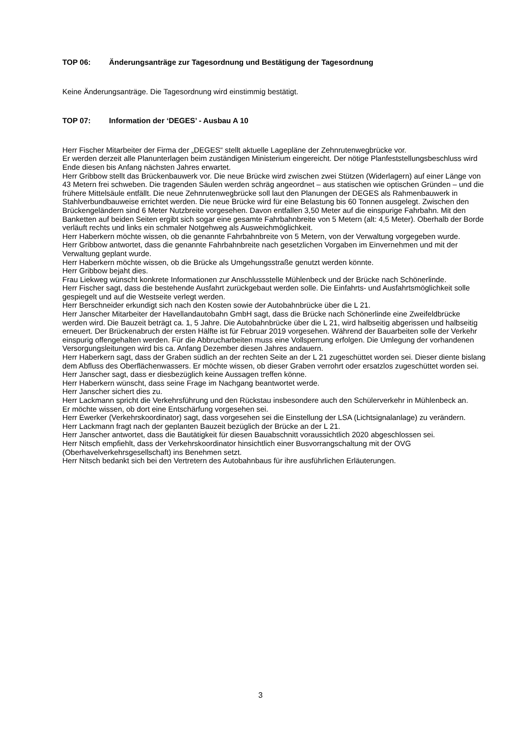TOP 06: Änderungsanträge zur Tagesordnung und Bestätigung der Tagesordnung
Keine Änderungsanträge. Die Tagesordnung wird einstimmig bestätigt.
TOP 07: Information der ‘DEGES’ - Ausbau A 10
Herr Fischer Mitarbeiter der Firma der „DEGES“ stellt aktuelle Lagepläne der Zehnrutenwegbrücke vor.
Er werden derzeit alle Planunterlagen beim zuständigen Ministerium eingereicht. Der nötige Planfeststellungsbeschluss wird Ende diesen bis Anfang nächsten Jahres erwartet.
Herr Gribbow stellt das Brückenbauwerk vor. Die neue Brücke wird zwischen zwei Stützen (Widerlagern) auf einer Länge von 43 Metern frei schweben. Die tragenden Säulen werden schräg angeordnet – aus statischen wie optischen Gründen – und die frühere Mittelsäule entfällt. Die neue Zehnrutenwegbrücke soll laut den Planungen der DEGES als Rahmenbauwerk in Stahlverbundbauweise errichtet werden. Die neue Brücke wird für eine Belastung bis 60 Tonnen ausgelegt. Zwischen den Brückengeländern sind 6 Meter Nutzbreite vorgesehen. Davon entfallen 3,50 Meter auf die einspurige Fahrbahn. Mit den Banketten auf beiden Seiten ergibt sich sogar eine gesamte Fahrbahnbreite von 5 Metern (alt: 4,5 Meter). Oberhalb der Borde verläuft rechts und links ein schmaler Notgehweg als Ausweichmöglichkeit.
Herr Haberkern möchte wissen, ob die genannte Fahrbahnbreite von 5 Metern, von der Verwaltung vorgegeben wurde.
Herr Gribbow antwortet, dass die genannte Fahrbahnbreite nach gesetzlichen Vorgaben im Einvernehmen und mit der Verwaltung geplant wurde.
Herr Haberkern möchte wissen, ob die Brücke als Umgehungsstraße genutzt werden könnte.
Herr Gribbow bejaht dies.
Frau Liekweg wünscht konkrete Informationen zur Anschlussstelle Mühlenbeck und der Brücke nach Schönerlinde.
Herr Fischer sagt, dass die bestehende Ausfahrt zurückgebaut werden solle. Die Einfahrts- und Ausfahrtsmöglichkeit solle gespiegelt und auf die Westseite verlegt werden.
Herr Berschneider erkundigt sich nach den Kosten sowie der Autobahnbrücke über die L 21.
Herr Janscher Mitarbeiter der Havellandautobahn GmbH sagt, dass die Brücke nach Schönerlinde eine Zweifeldbrücke werden wird. Die Bauzeit beträgt ca. 1, 5 Jahre. Die Autobahnbrücke über die L 21, wird halbseitig abgerissen und halbseitig erneuert. Der Brückenabruch der ersten Hälfte ist für Februar 2019 vorgesehen. Während der Bauarbeiten solle der Verkehr einspurig offengehalten werden. Für die Abbrucharbeiten muss eine Vollsperrung erfolgen. Die Umlegung der vorhandenen Versorgungsleitungen wird bis ca. Anfang Dezember diesen Jahres andauern.
Herr Haberkern sagt, dass der Graben südlich an der rechten Seite an der L 21 zugeschüttet worden sei. Dieser diente bislang dem Abfluss des Oberflächenwassers. Er möchte wissen, ob dieser Graben verrohrt oder ersatzlos zugeschüttet worden sei.
Herr Janscher sagt, dass er diesbezüglich keine Aussagen treffen könne.
Herr Haberkern wünscht, dass seine Frage im Nachgang beantwortet werde.
Herr Janscher sichert dies zu.
Herr Lackmann spricht die Verkehrsführung und den Rückstau insbesondere auch den Schülerverkehr in Mühlenbeck an.
Er möchte wissen, ob dort eine Entschärfung vorgesehen sei.
Herr Ewerker (Verkehrskoordinator) sagt, dass vorgesehen sei die Einstellung der LSA (Lichtsignalanlage) zu verändern.
Herr Lackmann fragt nach der geplanten Bauzeit bezüglich der Brücke an der L 21.
Herr Janscher antwortet, dass die Bautätigkeit für diesen Bauabschnitt voraussichtlich 2020 abgeschlossen sei.
Herr Nitsch empfiehlt, dass der Verkehrskoordinator hinsichtlich einer Busvorrangschaltung mit der OVG (Oberhavelverkehrsgesellschaft) ins Benehmen setzt.
Herr Nitsch bedankt sich bei den Vertretern des Autobahnbaus für ihre ausführlichen Erläuterungen.
3